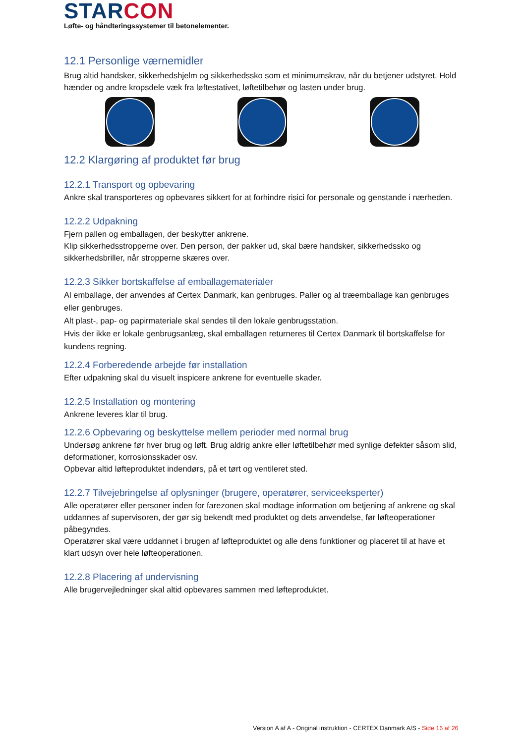STARCON
Løfte- og håndteringssystemer til betonelementer.
12.1 Personlige værnemidler
Brug altid handsker, sikkerhedshjelm og sikkerhedssko som et minimumskrav, når du betjener udstyret. Hold hænder og andre kropsdele væk fra løftestativet, løftetilbehør og lasten under brug.
12.2 Klargøring af produktet før brug
12.2.1 Transport og opbevaring
Ankre skal transporteres og opbevares sikkert for at forhindre risici for personale og genstande i nærheden.
12.2.2 Udpakning
Fjern pallen og emballagen, der beskytter ankrene.
Klip sikkerhedsstropperne over. Den person, der pakker ud, skal bære handsker, sikkerhedssko og sikkerhedsbriller, når stropperne skæres over.
12.2.3 Sikker bortskaffelse af emballagematerialer
Al emballage, der anvendes af Certex Danmark, kan genbruges. Paller og al træemballage kan genbruges eller genbruges.
Alt plast-, pap- og papirmateriale skal sendes til den lokale genbrugsstation.
Hvis der ikke er lokale genbrugsanlæg, skal emballagen returneres til Certex Danmark til bortskaffelse for kundens regning.
12.2.4 Forberedende arbejde før installation
Efter udpakning skal du visuelt inspicere ankrene for eventuelle skader.
12.2.5 Installation og montering
Ankrene leveres klar til brug.
12.2.6 Opbevaring og beskyttelse mellem perioder med normal brug
Undersøg ankrene før hver brug og løft. Brug aldrig ankre eller løftetilbehør med synlige defekter såsom slid, deformationer, korrosionsskader osv.
Opbevar altid løfteproduktet indendørs, på et tørt og ventileret sted.
12.2.7 Tilvejebringelse af oplysninger (brugere, operatører, serviceeksperter)
Alle operatører eller personer inden for farezonen skal modtage information om betjening af ankrene og skal uddannes af supervisoren, der gør sig bekendt med produktet og dets anvendelse, før løfteoperationer påbegyndes.
Operatører skal være uddannet i brugen af løfteproduktet og alle dens funktioner og placeret til at have et klart udsyn over hele løfteoperationen.
12.2.8 Placering af undervisning
Alle brugervejledninger skal altid opbevares sammen med løfteproduktet.
Version A af A - Original instruktion - CERTEX Danmark A/S - Side 16 af 26